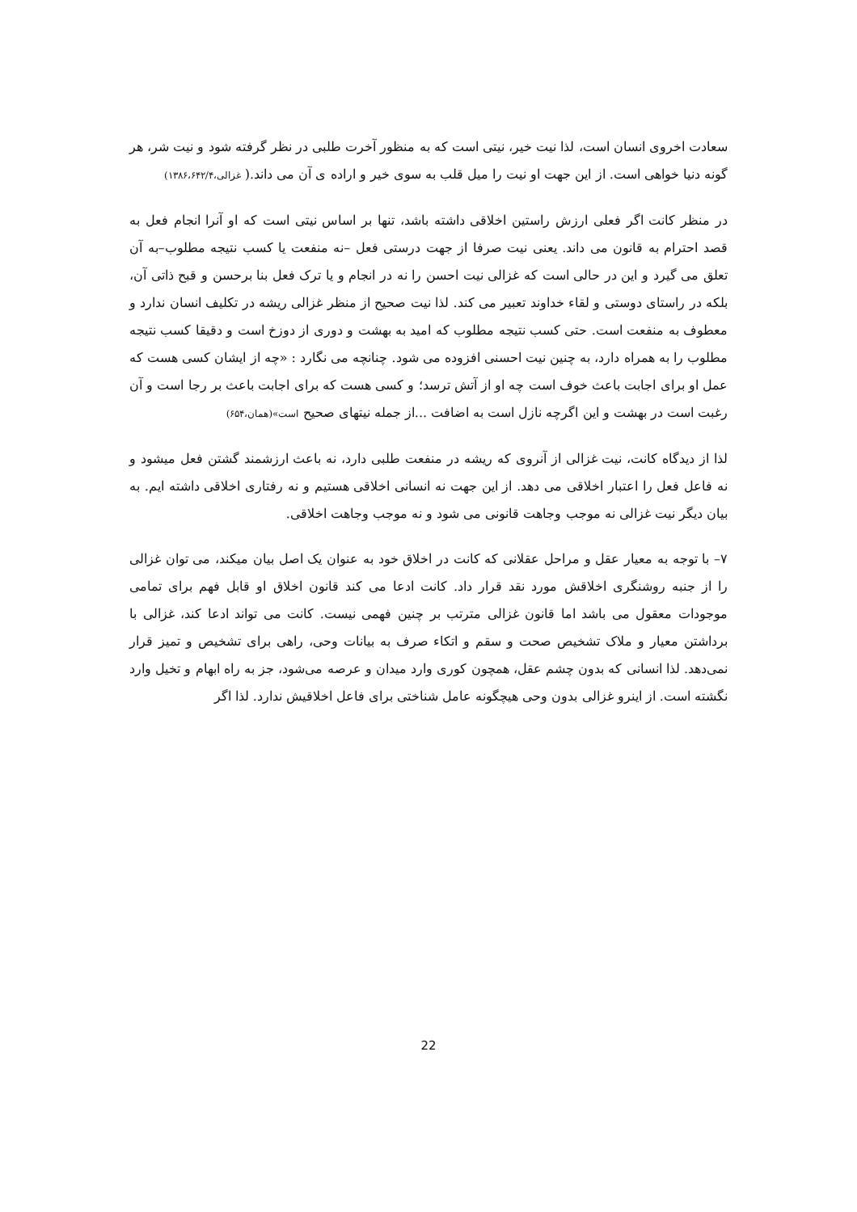سعادت اخروی انسان است، لذا نیت خیر، نیتی است که به منظور آخرت طلبی در نظر گرفته شود و نیت شر، هر گونه دنیا خواهی است. از این جهت او نیت را میل قلب به سوی خیر و اراده ی آن می داند.( غزالی،۱۳۸۶،۶۴۲/۴)
در منظر کانت اگر فعلی ارزش راستین اخلاقی داشته باشد، تنها بر اساس نیتی است که او آنرا انجام فعل به قصد احترام به قانون می داند. یعنی نیت صرفا از جهت درستی فعل –نه منفعت یا کسب نتیجه مطلوب–به آن تعلق می گیرد و این در حالی است که غزالی نیت احسن را نه در انجام و یا ترک فعل بنا برحسن و قبح ذاتی آن، بلکه در راستای دوستی و لقاء خداوند تعبیر می کند. لذا نیت صحیح از منظر غزالی ریشه در تکلیف انسان ندارد و معطوف به منفعت است. حتی کسب نتیجه مطلوب که امید به بهشت و دوری از دوزخ است و دقیقا کسب نتیجه مطلوب را به همراه دارد، به چنین نیت احسنی افزوده می شود. چنانچه می نگارد : «چه از ایشان کسی هست که عمل او برای اجابت باعث خوف است چه او از آتش ترسد؛ و کسی هست که برای اجابت باعث بر رجا است و آن رغبت است در بهشت و این اگرچه نازل است به اضافت ...از جمله نیتهای صحیح است»(همان،۶۵۴)
لذا از دیدگاه کانت، نیت غزالی از آنروی که ریشه در منفعت طلبی دارد، نه باعث ارزشمند گشتن فعل میشود و نه فاعل فعل را اعتبار اخلاقی می دهد. از این جهت نه انسانی اخلاقی هستیم و نه رفتاری اخلاقی داشته ایم. به بیان دیگر نیت غزالی نه موجب وجاهت قانونی می شود و نه موجب وجاهت اخلاقی.
۷– با توجه به معیار عقل و مراحل عقلانی که کانت در اخلاق خود به عنوان یک اصل بیان میکند، می توان غزالی را از جنبه روشنگری اخلاقش مورد نقد قرار داد. کانت ادعا می کند قانون اخلاق او قابل فهم برای تمامی موجودات معقول می باشد اما قانون غزالی مترتب بر چنین فهمی نیست. کانت می تواند ادعا کند، غزالی با برداشتن معیار و ملاک تشخیص صحت و سقم و اتکاء صرف به بیانات وحی، راهی برای تشخیص و تمیز قرار نمی‌دهد. لذا انسانی که بدون چشم عقل، همچون کوری وارد میدان و عرصه می‌شود، جز به راه ابهام و تخیل وارد نگشته است. از اینرو غزالی بدون وحی هیچگونه عامل شناختی برای فاعل اخلاقیش ندارد. لذا اگر
22